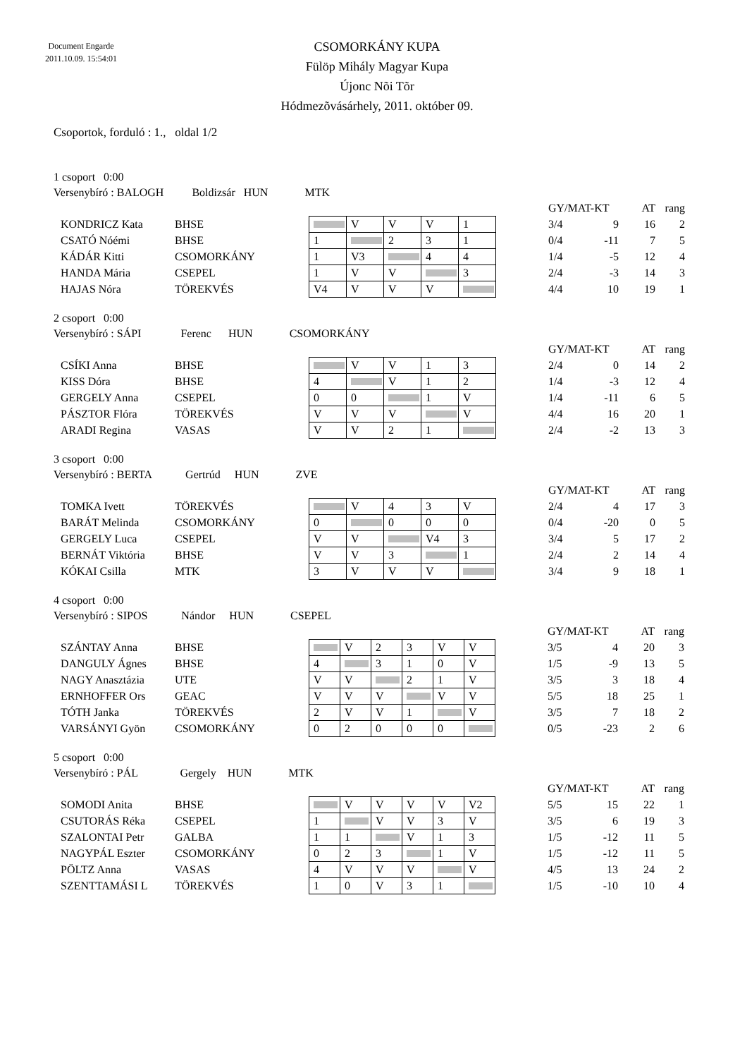Document Engarde
2011.10.09. 15:54:01
CSOMORKÁNY KUPA
Fülöp Mihály Magyar Kupa
Újonc Nõi Tõr
Hódmezõvásárhely, 2011. október 09.
Csoportok, forduló : 1., oldal 1/2
1 csoport 0:00
Versenybíró : BALOGH Boldizsár HUN MTK
| | | | | | | | | GY/MAT-KT | | AT | rang |
| KONDRICZ Kata | BHSE | | V | V | V | 1 | | 3/4 | 9 | 16 | 2 |
| CSATÓ Nóémi | BHSE | 1 | | 2 | 3 | 1 | | 0/4 | -11 | 7 | 5 |
| KÁDÁR Kitti | CSOMORKÁNY | 1 | V3 | | 4 | 4 | | 1/4 | -5 | 12 | 4 |
| HANDA Mária | CSEPEL | 1 | V | V | | 3 | | 2/4 | -3 | 14 | 3 |
| HAJAS Nóra | TÖREKVÉS | V4 | V | V | V | | | 4/4 | 10 | 19 | 1 |
2 csoport 0:00
Versenybíró : SÁPI Ferenc HUN CSOMORKÁNY
| | | | | | | | | GY/MAT-KT | | AT | rang |
| CSÍKI Anna | BHSE | | V | V | 1 | 3 | | 2/4 | 0 | 14 | 2 |
| KISS Dóra | BHSE | 4 | | V | 1 | 2 | | 1/4 | -3 | 12 | 4 |
| GERGELY Anna | CSEPEL | 0 | 0 | | 1 | V | | 1/4 | -11 | 6 | 5 |
| PÁSZTOR Flóra | TÖREKVÉS | V | V | V | | V | | 4/4 | 16 | 20 | 1 |
| ARADI Regina | VASAS | V | V | 2 | 1 | | | 2/4 | -2 | 13 | 3 |
3 csoport 0:00
Versenybíró : BERTA Gertrúd HUN ZVE
| | | | | | | | | GY/MAT-KT | | AT | rang |
| TOMKA Ivett | TÖREKVÉS | | V | 4 | 3 | V | | 2/4 | 4 | 17 | 3 |
| BARÁT Melinda | CSOMORKÁNY | 0 | | 0 | 0 | 0 | | 0/4 | -20 | 0 | 5 |
| GERGELY Luca | CSEPEL | V | V | | V4 | 3 | | 3/4 | 5 | 17 | 2 |
| BERNÁT Viktória | BHSE | V | V | 3 | | 1 | | 2/4 | 2 | 14 | 4 |
| KÓKAI Csilla | MTK | 3 | V | V | V | | | 3/4 | 9 | 18 | 1 |
4 csoport 0:00
Versenybíró : SIPOS Nándor HUN CSEPEL
| | | | | | | | | | GY/MAT-KT | | AT | rang |
| SZÁNTAY Anna | BHSE | | V | 2 | 3 | V | V | | 3/5 | 4 | 20 | 3 |
| DANGULY Ágnes | BHSE | 4 | | 3 | 1 | 0 | V | | 1/5 | -9 | 13 | 5 |
| NAGY Anasztázia | UTE | V | V | | 2 | 1 | V | | 3/5 | 3 | 18 | 4 |
| ERNHOFFER Ors | GEAC | V | V | V | | V | V | | 5/5 | 18 | 25 | 1 |
| TÓTH Janka | TÖREKVÉS | 2 | V | V | 1 | | V | | 3/5 | 7 | 18 | 2 |
| VARSÁNYI Gyön | CSOMORKÁNY | 0 | 2 | 0 | 0 | 0 | | | 0/5 | -23 | 2 | 6 |
5 csoport 0:00
Versenybíró : PÁL Gergely HUN MTK
| | | | | | | | | | GY/MAT-KT | | AT | rang |
| SOMODI Anita | BHSE | | V | V | V | V | V2 | | 5/5 | 15 | 22 | 1 |
| CSUTORÁS Réka | CSEPEL | 1 | | V | V | 3 | V | | 3/5 | 6 | 19 | 3 |
| SZALONTAI Petr | GALBA | 1 | 1 | | V | 1 | 3 | | 1/5 | -12 | 11 | 5 |
| NAGYPÁL Eszter | CSOMORKÁNY | 0 | 2 | 3 | | 1 | V | | 1/5 | -12 | 11 | 5 |
| PÖLTZ Anna | VASAS | 4 | V | V | V | | V | | 4/5 | 13 | 24 | 2 |
| SZENTTAMÁSI L | TÖREKVÉS | 1 | 0 | V | 3 | 1 | | | 1/5 | -10 | 10 | 4 |